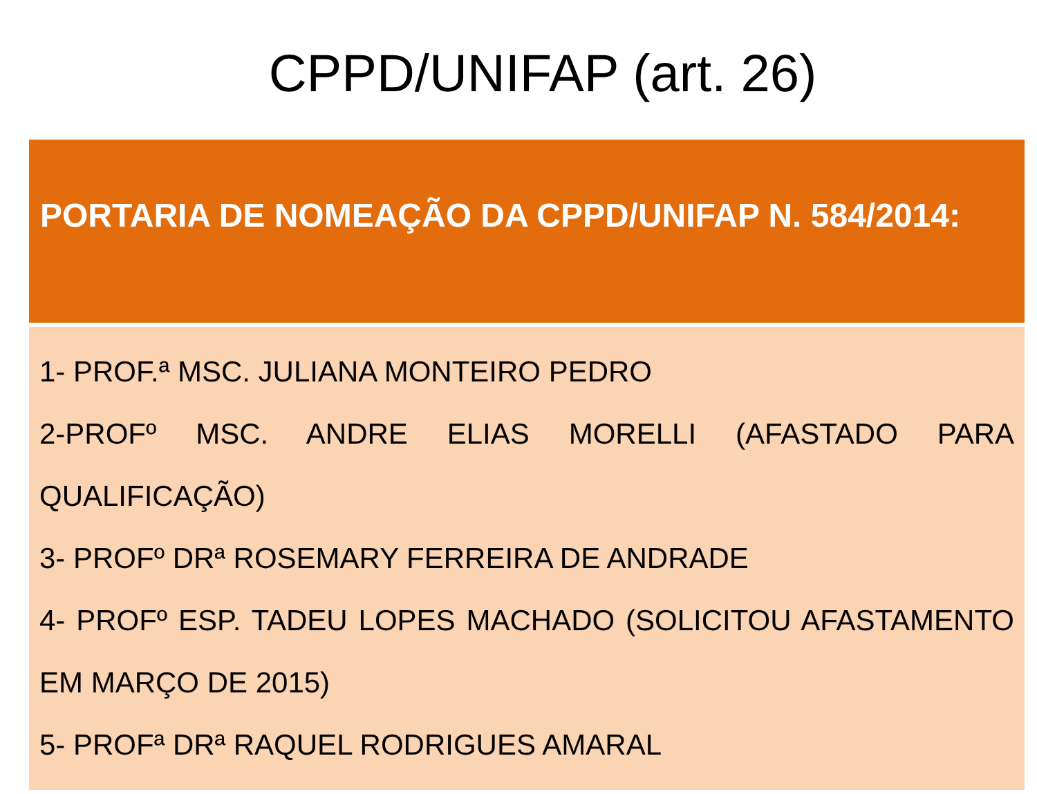CPPD/UNIFAP (art. 26)
| PORTARIA DE NOMEAÇÃO DA CPPD/UNIFAP N. 584/2014: |
| --- |
| 1- PROF.ª MSC. JULIANA MONTEIRO PEDRO 2-PROFº MSC. ANDRE ELIAS MORELLI (AFASTADO PARA QUALIFICAÇÃO) 3- PROFº DRª ROSEMARY FERREIRA DE ANDRADE 4- PROFº ESP. TADEU LOPES MACHADO (SOLICITOU AFASTAMENTO EM MARÇO DE 2015) 5- PROFª DRª RAQUEL RODRIGUES AMARAL |